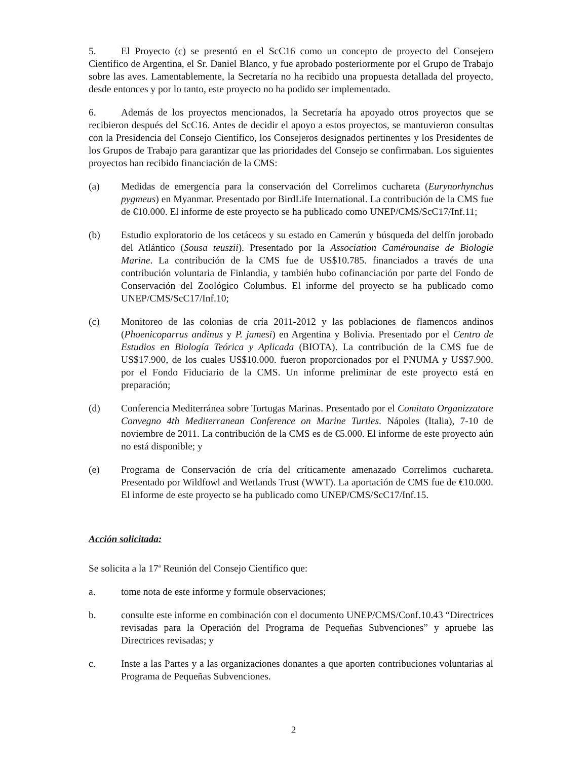5. El Proyecto (c) se presentó en el ScC16 como un concepto de proyecto del Consejero Científico de Argentina, el Sr. Daniel Blanco, y fue aprobado posteriormente por el Grupo de Trabajo sobre las aves. Lamentablemente, la Secretaría no ha recibido una propuesta detallada del proyecto, desde entonces y por lo tanto, este proyecto no ha podido ser implementado.
6. Además de los proyectos mencionados, la Secretaría ha apoyado otros proyectos que se recibieron después del ScC16. Antes de decidir el apoyo a estos proyectos, se mantuvieron consultas con la Presidencia del Consejo Científico, los Consejeros designados pertinentes y los Presidentes de los Grupos de Trabajo para garantizar que las prioridades del Consejo se confirmaban. Los siguientes proyectos han recibido financiación de la CMS:
(a) Medidas de emergencia para la conservación del Correlimos cuchareta (Eurynorhynchus pygmeus) en Myanmar. Presentado por BirdLife International. La contribución de la CMS fue de €10.000. El informe de este proyecto se ha publicado como UNEP/CMS/ScC17/Inf.11;
(b) Estudio exploratorio de los cetáceos y su estado en Camerún y búsqueda del delfín jorobado del Atlántico (Sousa teuszii). Presentado por la Association Camérounaise de Biologie Marine. La contribución de la CMS fue de US$10.785. financiados a través de una contribución voluntaria de Finlandia, y también hubo cofinanciación por parte del Fondo de Conservación del Zoológico Columbus. El informe del proyecto se ha publicado como UNEP/CMS/ScC17/Inf.10;
(c) Monitoreo de las colonias de cría 2011-2012 y las poblaciones de flamencos andinos (Phoenicoparrus andinus y P. jamesi) en Argentina y Bolivia. Presentado por el Centro de Estudios en Biología Teórica y Aplicada (BIOTA). La contribución de la CMS fue de US$17.900, de los cuales US$10.000. fueron proporcionados por el PNUMA y US$7.900. por el Fondo Fiduciario de la CMS. Un informe preliminar de este proyecto está en preparación;
(d) Conferencia Mediterránea sobre Tortugas Marinas. Presentado por el Comitato Organizzatore Convegno 4th Mediterranean Conference on Marine Turtles. Nápoles (Italia), 7-10 de noviembre de 2011. La contribución de la CMS es de €5.000. El informe de este proyecto aún no está disponible; y
(e) Programa de Conservación de cría del críticamente amenazado Correlimos cuchareta. Presentado por Wildfowl and Wetlands Trust (WWT). La aportación de CMS fue de €10.000. El informe de este proyecto se ha publicado como UNEP/CMS/ScC17/Inf.15.
Acción solicitada:
Se solicita a la 17<sup>a</sup> Reunión del Consejo Científico que:
a. tome nota de este informe y formule observaciones;
b. consulte este informe en combinación con el documento UNEP/CMS/Conf.10.43 “Directrices revisadas para la Operación del Programa de Pequeñas Subvenciones” y apruebe las Directrices revisadas; y
c. Inste a las Partes y a las organizaciones donantes a que aporten contribuciones voluntarias al Programa de Pequeñas Subvenciones.
2